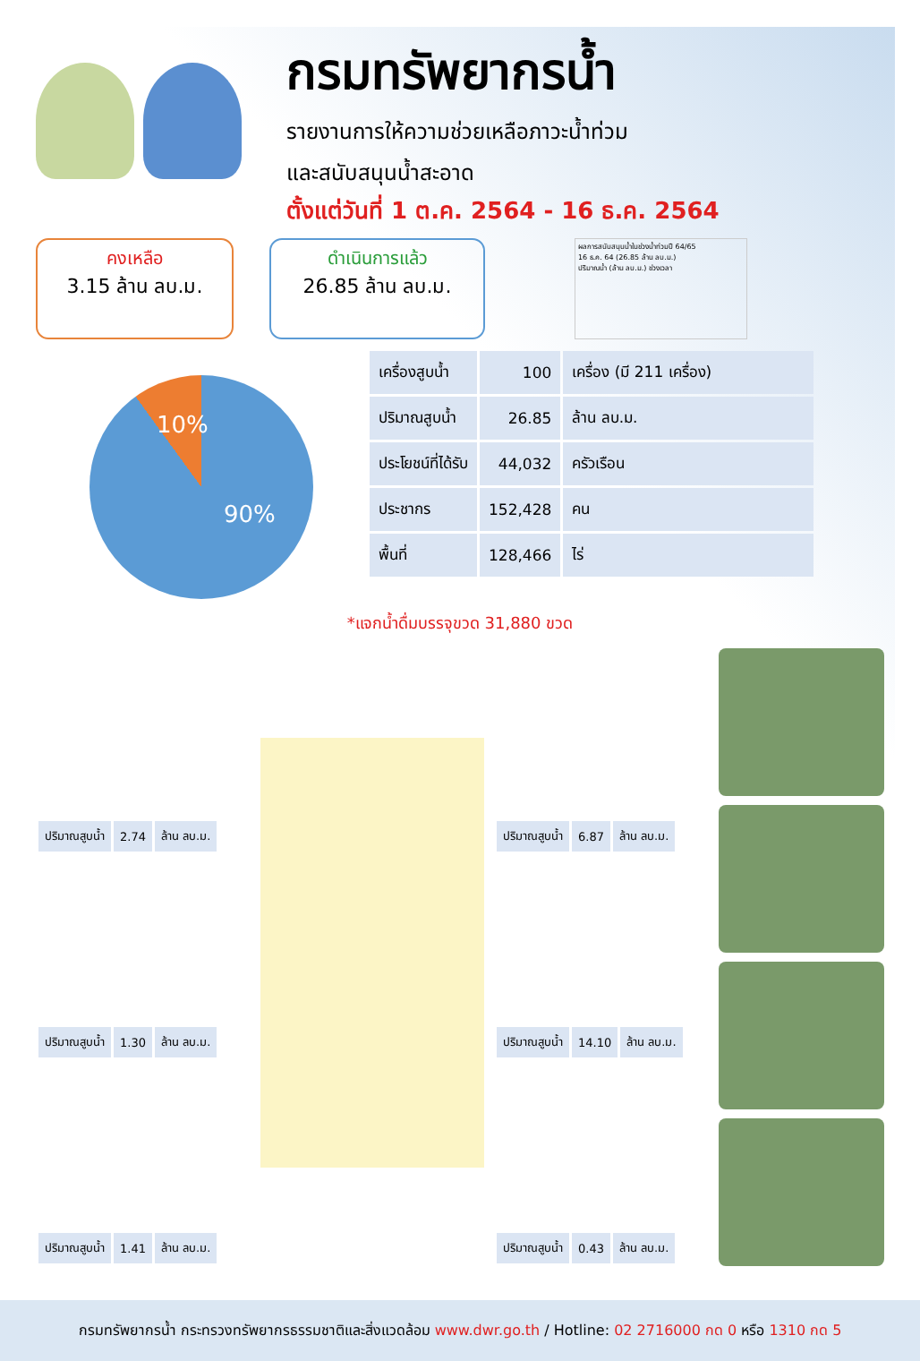กรมทรัพยากรน้ำ
รายงานการให้ความช่วยเหลือภาวะน้ำท่วม
และสนับสนุนน้ำสะอาด
ตั้งแต่วันที่ 1 ต.ค. 2564 - 16 ธ.ค. 2564
คงเหลือ
3.15 ล้าน ลบ.ม.
ดำเนินการแล้ว
26.85 ล้าน ลบ.ม.
ผลการสนับสนุนน้ำในช่วงน้ำท่วมปี 64/65
16 ธ.ค. 64 (26.85 ล้าน ลบ.ม.)
ปริมาณน้ำ (ล้าน ลบ.ม.) ช่วงเวลา
10%
90%
| เครื่องสูบน้ำ | 100 | เครื่อง (มี 211 เครื่อง) |
| ปริมาณสูบน้ำ | 26.85 | ล้าน ลบ.ม. |
| ประโยชน์ที่ได้รับ | 44,032 | ครัวเรือน |
| ประชากร | 152,428 | คน |
| พื้นที่ | 128,466 | ไร่ |
*แจกน้ำดื่มบรรจุขวด 31,880 ขวด
| ปริมาณสูบน้ำ | 2.74 | ล้าน ลบ.ม. |
| ปริมาณสูบน้ำ | 1.30 | ล้าน ลบ.ม. |
| ปริมาณสูบน้ำ | 1.41 | ล้าน ลบ.ม. |
| ปริมาณสูบน้ำ | 6.87 | ล้าน ลบ.ม. |
| ปริมาณสูบน้ำ | 14.10 | ล้าน ลบ.ม. |
| ปริมาณสูบน้ำ | 0.43 | ล้าน ลบ.ม. |
กรมทรัพยากรน้ำ กระทรวงทรัพยากรธรรมชาติและสิ่งแวดล้อม www.dwr.go.th / Hotline: 02 2716000 กด 0 หรือ 1310 กด 5